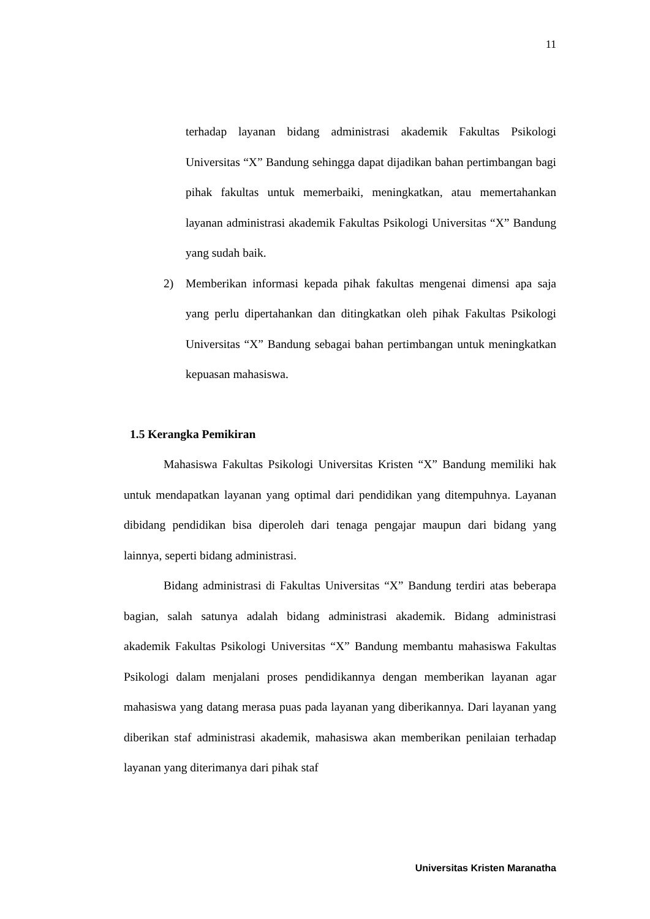11
terhadap layanan bidang administrasi akademik Fakultas Psikologi Universitas “X” Bandung sehingga dapat dijadikan bahan pertimbangan bagi pihak fakultas untuk memerbaiki, meningkatkan, atau memertahankan layanan administrasi akademik Fakultas Psikologi Universitas “X” Bandung yang sudah baik.
2) Memberikan informasi kepada pihak fakultas mengenai dimensi apa saja yang perlu dipertahankan dan ditingkatkan oleh pihak Fakultas Psikologi Universitas “X” Bandung sebagai bahan pertimbangan untuk meningkatkan kepuasan mahasiswa.
1.5 Kerangka Pemikiran
Mahasiswa Fakultas Psikologi Universitas Kristen “X” Bandung memiliki hak untuk mendapatkan layanan yang optimal dari pendidikan yang ditempuhnya. Layanan dibidang pendidikan bisa diperoleh dari tenaga pengajar maupun dari bidang yang lainnya, seperti bidang administrasi.
Bidang administrasi di Fakultas Universitas “X” Bandung terdiri atas beberapa bagian, salah satunya adalah bidang administrasi akademik. Bidang administrasi akademik Fakultas Psikologi Universitas “X” Bandung membantu mahasiswa Fakultas Psikologi dalam menjalani proses pendidikannya dengan memberikan layanan agar mahasiswa yang datang merasa puas pada layanan yang diberikannya. Dari layanan yang diberikan staf administrasi akademik, mahasiswa akan memberikan penilaian terhadap layanan yang diterimanya dari pihak staf
Universitas Kristen Maranatha